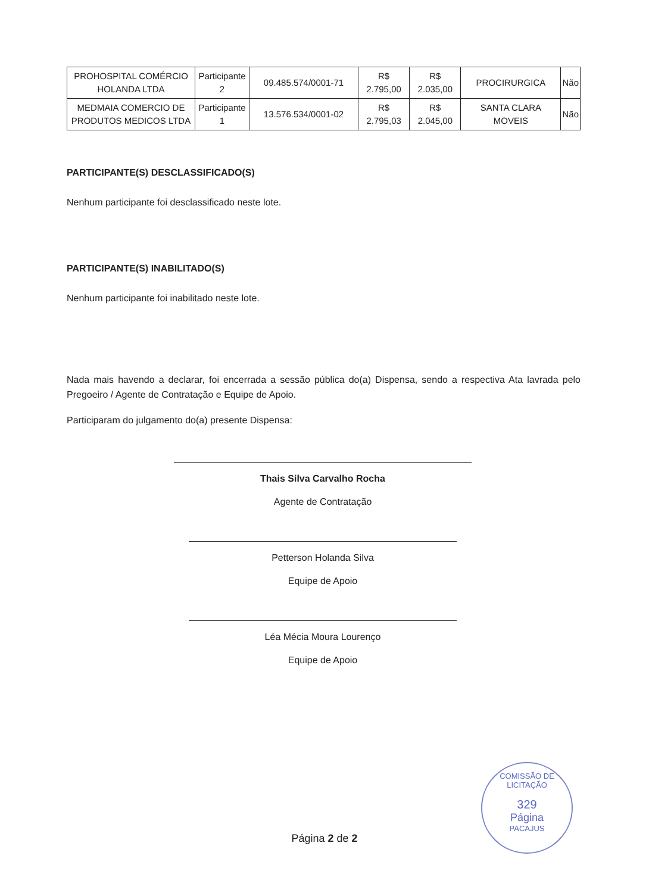| PROHOSPITAL COMÉRCIO HOLANDA LTDA | Participante 2 | 09.485.574/0001-71 | R$ 2.795,00 | R$ 2.035,00 | PROCIRURGICA | Não |
| MEDMAIA COMERCIO DE PRODUTOS MEDICOS LTDA | Participante 1 | 13.576.534/0001-02 | R$ 2.795,03 | R$ 2.045,00 | SANTA CLARA MOVEIS | Não |
PARTICIPANTE(S) DESCLASSIFICADO(S)
Nenhum participante foi desclassificado neste lote.
PARTICIPANTE(S) INABILITADO(S)
Nenhum participante foi inabilitado neste lote.
Nada mais havendo a declarar, foi encerrada a sessão pública do(a) Dispensa, sendo a respectiva Ata lavrada pelo Pregoeiro / Agente de Contratação e Equipe de Apoio.
Participaram do julgamento do(a) presente Dispensa:
Thais Silva Carvalho Rocha
Agente de Contratação
Petterson Holanda Silva
Equipe de Apoio
Léa Mécia Moura Lourenço
Equipe de Apoio
COMISSÃO DE LICITAÇÃO
329
Página
PACAJUS
Página 2 de 2